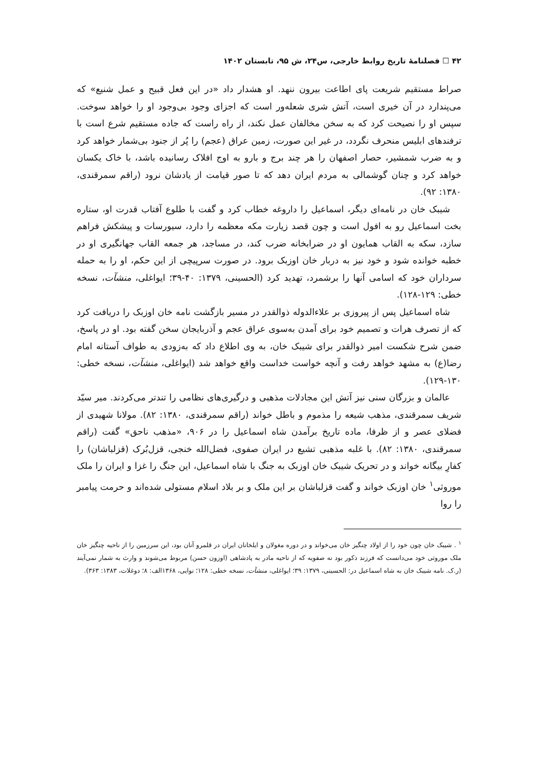۴۲ ☐ فصلنامۀ تاریخ روابط خارجی، س۲۴، ش ۹۵، تابستان ۱۴۰۲
صراط مستقیم شریعت پای اطاعت بیرون ننهد. او هشدار داد «در این فعل قبیح و عمل شنیع» که می‌پندارد در آن خیری است، آتش شری شعله‌ور است که اجزای وجود بی‌وجود او را خواهد سوخت. سپس او را نصیحت کرد که به سخن مخالفان عمل نکند، از راه راست که جاده مستقیم شرع است با ترفندهای ابلیس منحرف نگردد، در غیر این صورت، زمین عراق (عجم) را پُر از جنود بی‌شمار خواهد کرد و به ضرب شمشیر، حصار اصفهان را هر چند برج و بارو به اوج افلاک رسانیده باشد، با خاک یکسان خواهد کرد و چنان گوشمالی به مردم ایران دهد که تا صور قیامت از یادشان نرود (راقم سمرقندی، ۱۳۸۰: ۹۲).
شیبک خان در نامه‌ای دیگر، اسماعیل را داروغه خطاب کرد و گفت با طلوع آفتاب قدرت او، ستاره بخت اسماعیل رو به افول است و چون قصد زیارت مکه معظمه را دارد، سیورسات و پیشکش فراهم سازد، سکه به القاب همایون او در ضرابخانه ضرب کند، در مساجد، هر جمعه القاب جهانگیری او در خطبه خوانده شود و خود نیز به دربار خان اوزبک برود. در صورت سرپیچی از این حکم، او را به حمله سرداران خود که اسامی آنها را برشمرد، تهدید کرد (الحسینی، ۱۳۷۹: ۴۰-۳۹؛ ایواغلی، منشآت، نسخه خطی: ۱۲۹-۱۲۸).
شاه اسماعیل پس از پیروزی بر علاءالدوله ذوالقدر در مسیر بازگشت نامه خان اوزبک را دریافت کرد که از تصرف هرات و تصمیم خود برای آمدن به‌سوی عراق عجم و آذربایجان سخن گفته بود. او در پاسخ، ضمن شرح شکست امیر ذوالقدر برای شیبک خان، به وی اطلاع داد که به‌زودی به طواف آستانه امام رضا(ع) به مشهد خواهد رفت و آنچه خواست خداست واقع خواهد شد (ایواغلی، منشآت، نسخه خطی: ۱۳۰-۱۲۹).
عالمان و بزرگان سنی نیز آتش این مجادلات مذهبی و درگیری‌های نظامی را تندتر می‌کردند. میر سیّد شریف سمرقندی، مذهب شیعه را مذموم و باطل خواند (راقم سمرقندی، ۱۳۸۰: ۸۲). مولانا شهیدی از فضلای عصر و از ظرفا، ماده تاریخ برآمدن شاه اسماعیل را در ۹۰۶، «مذهب ناحق» گفت (راقم سمرقندی، ۱۳۸۰: ۸۲). با غلبه مذهبی تشیع در ایران صفوی، فضل‌الله خنجی، قزل‌بُرک (قزلباشان) را کفارِ بیگانه خواند و در تحریک شیبک خان اوزبک به جنگ با شاه اسماعیل، این جنگ را غزا و ایران را ملک موروثی<sup>۱</sup> خان اوزبک خواند و گفت قزلباشان بر این ملک و بر بلاد اسلام مستولی شده‌اند و حرمت پیامبر را روا
<sup>۱</sup> . شیبک خان چون خود را از اولاد چنگیز خان می‌خواند و در دوره مغولان و ایلخانان ایران در قلمرو آنان بود، این سرزمین را از ناحیه چنگیز خان ملک موروثی خود می‌دانست که فرزند ذکور بود نه صفویه که از ناحیه مادر به پادشاهی (اوزون حسن) مربوط می‌شوند و وارث به شمار نمی‌آیند (ر.ک. نامه شیبک خان به شاه اسماعیل در: الحسینی، ۱۳۷۹: ۳۹؛ ایواغلی، منشآت، نسخه خطی: ۱۲۸؛ نوایی، ۱۳۶۸الف: ۸؛ دوغلات، ۱۳۸۳: ۳۶۳).